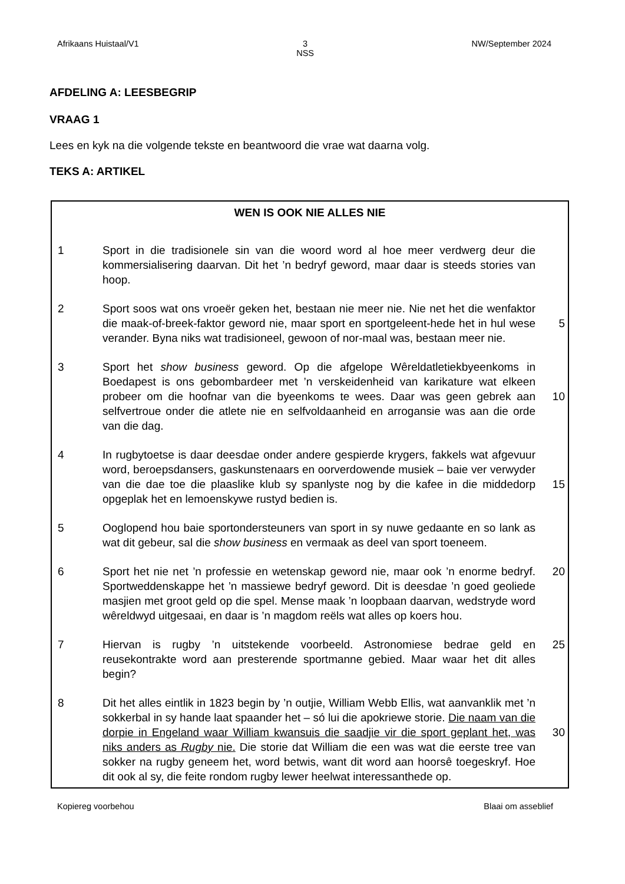Afrikaans Huistaal/V1 3
NSS NW/September 2024
AFDELING A: LEESBEGRIP
VRAAG 1
Lees en kyk na die volgende tekste en beantwoord die vrae wat daarna volg.
TEKS A: ARTIKEL
WEN IS OOK NIE ALLES NIE
1 Sport in die tradisionele sin van die woord word al hoe meer verdwerg deur die kommersialisering daarvan. Dit het ’n bedryf geword, maar daar is steeds stories van hoop.
2 Sport soos wat ons vroeër geken het, bestaan nie meer nie. Nie net het die wenfaktor die maak-of-breek-faktor geword nie, maar sport en sportgeleent-hede het in hul wese verander. Byna niks wat tradisioneel, gewoon of nor-maal was, bestaan meer nie.
5
3 Sport het show business geword. Op die afgelope Wêreldatletiekbyeenkoms in Boedapest is ons gebombardeer met ’n verskeidenheid van karikature wat elkeen probeer om die hoofnar van die byeenkoms te wees. Daar was geen gebrek aan selfvertroue onder die atlete nie en selfvoldaanheid en arrogansie was aan die orde van die dag.
10
4 In rugbytoetse is daar deesdae onder andere gespierde krygers, fakkels wat afgevuur word, beroepsdansers, gaskunstenaars en oorverdowende musiek – baie ver verwyder van die dae toe die plaaslike klub sy spanlyste nog by die kafee in die middedorp opgeplak het en lemoenskywe rustyd bedien is.
15
5 Ooglopend hou baie sportondersteuners van sport in sy nuwe gedaante en so lank as wat dit gebeur, sal die show business en vermaak as deel van sport toeneem.
6 Sport het nie net ’n professie en wetenskap geword nie, maar ook ’n enorme bedryf. Sportweddenskappe het ’n massiewe bedryf geword. Dit is deesdae ’n goed geoliede masjien met groot geld op die spel. Mense maak ’n loopbaan daarvan, wedstryde word wêreldwyd uitgesaai, en daar is ’n magdom reëls wat alles op koers hou.
20
7 Hiervan is rugby ’n uitstekende voorbeeld. Astronomiese bedrae geld en reusekontrakte word aan presterende sportmanne gebied. Maar waar het dit alles begin?
25
8 Dit het alles eintlik in 1823 begin by ’n outjie, William Webb Ellis, wat aanvanklik met ’n sokkerbal in sy hande laat spaander het – só lui die apokriewe storie. Die naam van die dorpie in Engeland waar William kwansuis die saadjie vir die sport geplant het, was niks anders as Rugby nie. Die storie dat William die een was wat die eerste tree van sokker na rugby geneem het, word betwis, want dit word aan hoorsê toegeskryf. Hoe dit ook al sy, die feite rondom rugby lewer heelwat interessanthede op.
30
Kopiereg voorbehou Blaai om asseblief